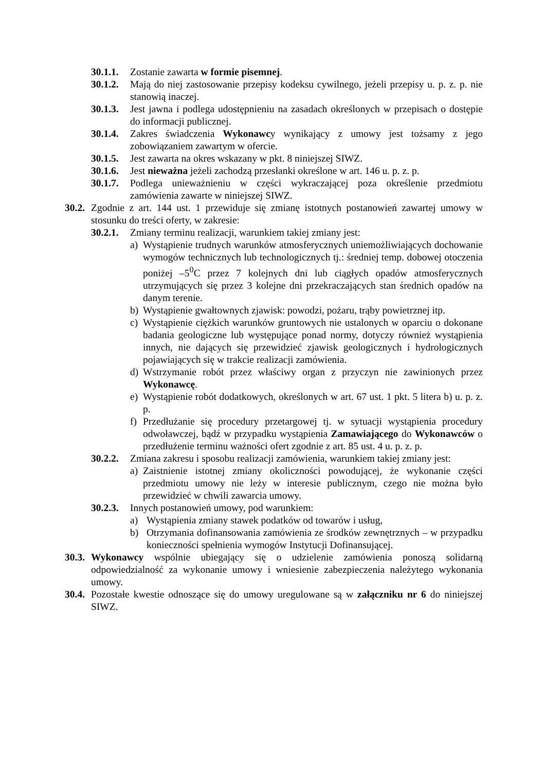30.1.1. Zostanie zawarta w formie pisemnej.
30.1.2. Mają do niej zastosowanie przepisy kodeksu cywilnego, jeżeli przepisy u. p. z. p. nie stanowią inaczej.
30.1.3. Jest jawna i podlega udostępnieniu na zasadach określonych w przepisach o dostępie do informacji publicznej.
30.1.4. Zakres świadczenia Wykonawcy wynikający z umowy jest tożsamy z jego zobowiązaniem zawartym w ofercie.
30.1.5. Jest zawarta na okres wskazany w pkt. 8 niniejszej SIWZ.
30.1.6. Jest nieważna jeżeli zachodzą przesłanki określone w art. 146 u. p. z. p.
30.1.7. Podlega unieważnieniu w części wykraczającej poza określenie przedmiotu zamówienia zawarte w niniejszej SIWZ.
30.2. Zgodnie z art. 144 ust. 1 przewiduje się zmianę istotnych postanowień zawartej umowy w stosunku do treści oferty, w zakresie:
30.2.1. Zmiany terminu realizacji, warunkiem takiej zmiany jest:
a) Wystąpienie trudnych warunków atmosferycznych uniemożliwiających dochowanie wymogów technicznych lub technologicznych tj.: średniej temp. dobowej otoczenia poniżej –5<sup>0</sup>C przez 7 kolejnych dni lub ciągłych opadów atmosferycznych utrzymujących się przez 3 kolejne dni przekraczających stan średnich opadów na danym terenie.
b) Wystąpienie gwałtownych zjawisk: powodzi, pożaru, trąby powietrznej itp.
c) Wystąpienie ciężkich warunków gruntowych nie ustalonych w oparciu o dokonane badania geologiczne lub występujące ponad normy, dotyczy również wystąpienia innych, nie dających się przewidzieć zjawisk geologicznych i hydrologicznych pojawiających się w trakcie realizacji zamówienia.
d) Wstrzymanie robót przez właściwy organ z przyczyn nie zawinionych przez Wykonawcę.
e) Wystąpienie robót dodatkowych, określonych w art. 67 ust. 1 pkt. 5 litera b) u. p. z. p.
f) Przedłużanie się procedury przetargowej tj. w sytuacji wystąpienia procedury odwoławczej, bądź w przypadku wystąpienia Zamawiającego do Wykonawców o przedłużenie terminu ważności ofert zgodnie z art. 85 ust. 4 u. p. z. p.
30.2.2. Zmiana zakresu i sposobu realizacji zamówienia, warunkiem takiej zmiany jest:
a) Zaistnienie istotnej zmiany okoliczności powodującej, że wykonanie części przedmiotu umowy nie leży w interesie publicznym, czego nie można było przewidzieć w chwili zawarcia umowy.
30.2.3. Innych postanowień umowy, pod warunkiem:
a) Wystąpienia zmiany stawek podatków od towarów i usług,
b) Otrzymania dofinansowania zamówienia ze środków zewnętrznych – w przypadku konieczności spełnienia wymogów Instytucji Dofinansującej.
30.3. Wykonawcy wspólnie ubiegający się o udzielenie zamówienia ponoszą solidarną odpowiedzialność za wykonanie umowy i wniesienie zabezpieczenia należytego wykonania umowy.
30.4. Pozostałe kwestie odnoszące się do umowy uregulowane są w załączniku nr 6 do niniejszej SIWZ.